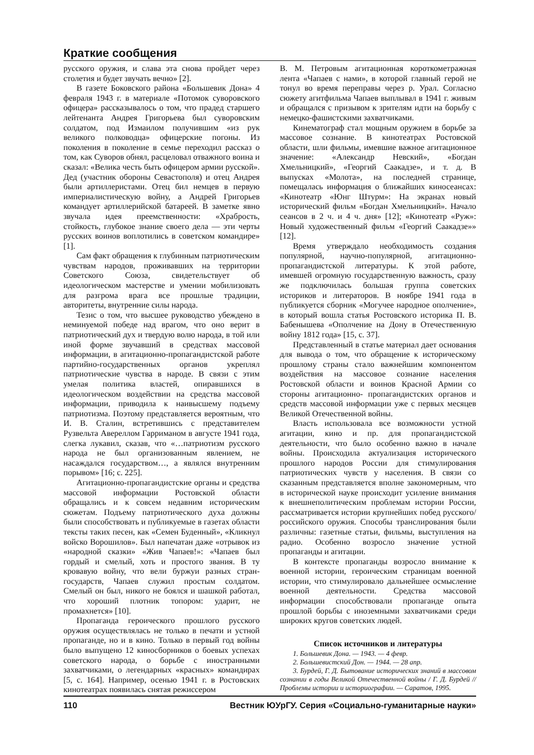Краткие сообщения
русского оружия, и слава эта снова пройдет через столетия и будет звучать вечно» [2].
В газете Боковского района «Большевик Дона» 4 февраля 1943 г. в материале «Потомок суворовского офицера» рассказывалось о том, что прадед старшего лейтенанта Андрея Григорьева был суворовским солдатом, под Измаилом получившим «из рук великого полководца» офицерские погоны. Из поколения в поколение в семье переходил рассказ о том, как Суворов обнял, расцеловал отважного воина и сказал: «Велика честь быть офицером армии русской». Дед (участник обороны Севастополя) и отец Андрея были артиллеристами. Отец бил немцев в первую империалистическую войну, а Андрей Григорьев командует артиллерийской батареей. В заметке явно звучала идея преемственности: «Храбрость, стойкость, глубокое знание своего дела — эти черты русских воинов воплотились в советском командире» [1].
Сам факт обращения к глубинным патриотическим чувствам народов, проживавших на территории Советского Союза, свидетельствует об идеологическом мастерстве и умении мобилизовать для разгрома врага все прошлые традиции, авторитеты, внутренние силы народа.
Тезис о том, что высшее руководство убеждено в неминуемой победе над врагом, что оно верит в патриотический дух и твердую волю народа, в той или иной форме звучавший в средствах массовой информации, в агитационно-пропагандистской работе партийно-государственных органов укреплял патриотические чувства в народе. В связи с этим умелая политика властей, опиравшихся в идеологическом воздействии на средства массовой информации, приводила к наивысшему подъему патриотизма. Поэтому представляется вероятным, что И. В. Сталин, встретившись с представителем Рузвельта Авереллом Гарриманом в августе 1941 года, слегка лукавил, сказав, что «…патриотизм русского народа не был организованным явлением, не насаждался государством…, а являлся внутренним порывом» [16; с. 225].
Агитационно-пропагандистские органы и средства массовой информации Ростовской области обращались и к совсем недавним историческим сюжетам. Подъему патриотического духа должны были способствовать и публикуемые в газетах области тексты таких песен, как «Семен Буденный», «Кликнул войско Ворошилов». Был напечатан даже «отрывок из «народной сказки» «Жив Чапаев!»: «Чапаев был гордый и смелый, хоть и простого звания. В ту кровавую войну, что вели буржуи разных стран-государств, Чапаев служил простым солдатом. Смелый он был, никого не боялся и шашкой работал, что хороший плотник топором: ударит, не промахнется» [10].
Пропаганда героического прошлого русского оружия осуществлялась не только в печати и устной пропаганде, но и в кино. Только в первый год войны было выпущено 12 киносборников о боевых успехах советского народа, о борьбе с иностранными захватчиками, о легендарных «красных» командирах [5, с. 164]. Например, осенью 1941 г. в Ростовских кинотеатрах появилась снятая режиссером
В. М. Петровым агитационная короткометражная лента «Чапаев с нами», в которой главный герой не тонул во время переправы через р. Урал. Согласно сюжету агитфильма Чапаев выплывал в 1941 г. живым и обращался с призывом к зрителям идти на борьбу с немецко-фашистскими захватчиками.
Кинематограф стал мощным оружием в борьбе за массовое сознание. В кинотеатрах Ростовской области, шли фильмы, имевшие важное агитационное значение: «Александр Невский», «Богдан Хмельницкий», «Георгий Саакадзе», и т. д. В выпусках «Молота», на последней странице, помещалась информация о ближайших киносеансах: «Кинотеатр «Юнг Штурм»: На экранах новый исторический фильм «Богдан Хмельницкий». Начало сеансов в 2 ч. и 4 ч. дня» [12]; «Кинотеатр «Руж»: Новый художественный фильм «Георгий Саакадзе»» [12].
Время утверждало необходимость создания популярной, научно-популярной, агитационно- пропагандистской литературы. К этой работе, имевшей огромную государственную важность, сразу же подключилась большая группа советских историков и литераторов. В ноябре 1941 года в публикуется сборник «Могучее народное ополчение», в который вошла статья Ростовского историка П. В. Бабенышева «Ополчение на Дону в Отечественную войну 1812 года» [15, с. 37].
Представленный в статье материал дает основания для вывода о том, что обращение к историческому прошлому страны стало важнейшим компонентом воздействия на массовое сознание населения Ростовской области и воинов Красной Армии со стороны агитационно- пропагандистских органов и средств массовой информации уже с первых месяцев Великой Отечественной войны.
Власть использовала все возможности устной агитации, кино и пр. для пропагандистской деятельности, что было особенно важно в начале войны. Происходила актуализация исторического прошлого народов России для стимулирования патриотических чувств у населения. В связи со сказанным представляется вполне закономерным, что в исторической науке происходит усиление внимания к внешнеполитическим проблемам истории России, рассматривается истории крупнейших побед русского/российского оружия. Способы транслирования были различны: газетные статьи, фильмы, выступления на радио. Особенно возросло значение устной пропаганды и агитации.
В контексте пропаганды возросло внимание к военной истории, героическим страницам военной истории, что стимулировало дальнейшее осмысление военной деятельности. Средства массовой информации способствовали пропаганде опыта прошлой борьбы с иноземными захватчиками среди широких кругов советских людей.
Список источников и литературы
1. Большевик Дона. — 1943. — 4 февр.
2. Большевистский Дон. — 1944. — 28 апр.
3. Бурдей, Г. Д. Бытование исторических знаний в массовом сознании в годы Великой Отечественной войны / Г. Д. Бурдей // Проблемы истории и историографии. — Саратов, 1995.
110 Вестник ЮУрГУ. Серия «Социально-гуманитарные науки»